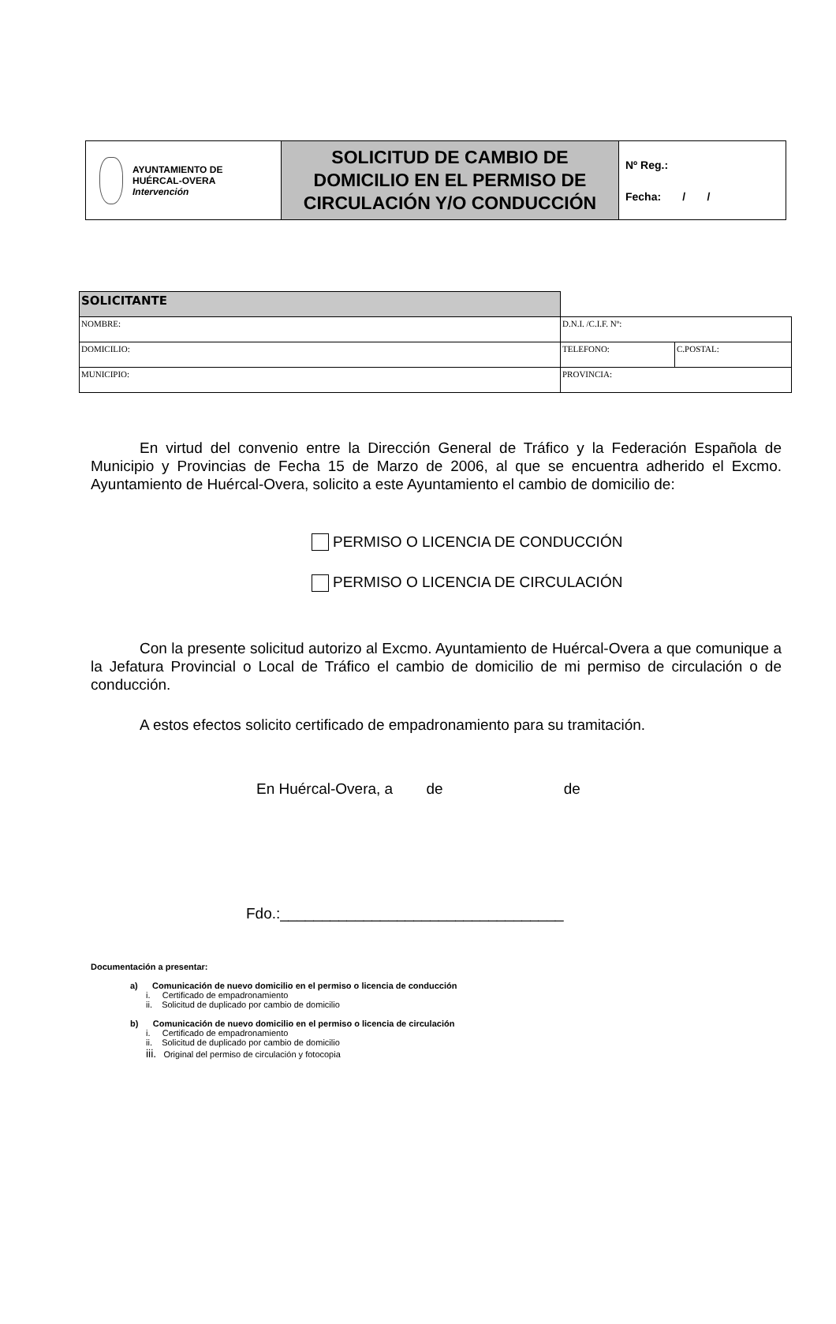| AYUNTAMIENTO DE HUÉRCAL-OVERA Intervención | SOLICITUD DE CAMBIO DE DOMICILIO EN EL PERMISO DE CIRCULACIÓN Y/O CONDUCCIÓN | Nº Reg.: Fecha: / / |
| SOLICITANTE | | |
| NOMBRE: | D.N.I. /C.I.F. Nº: | |
| DOMICILIO: | TELEFONO: | C.POSTAL: |
| MUNICIPIO: | PROVINCIA: | |
En virtud del convenio entre la Dirección General de Tráfico y la Federación Española de Municipio y Provincias de Fecha 15 de Marzo de 2006, al que se encuentra adherido el Excmo. Ayuntamiento de Huércal-Overa, solicito a este Ayuntamiento el cambio de domicilio de:
PERMISO O LICENCIA DE CONDUCCIÓN
PERMISO O LICENCIA DE CIRCULACIÓN
Con la presente solicitud autorizo al Excmo. Ayuntamiento de Huércal-Overa a que comunique a la Jefatura Provincial o Local de Tráfico el cambio de domicilio de mi permiso de circulación o de conducción.
A estos efectos solicito certificado de empadronamiento para su tramitación.
En Huércal-Overa, a de de
Fdo.:__________________________________
Documentación a presentar:
a) Comunicación de nuevo domicilio en el permiso o licencia de conducción
i. Certificado de empadronamiento
ii. Solicitud de duplicado por cambio de domicilio
b) Comunicación de nuevo domicilio en el permiso o licencia de circulación
i. Certificado de empadronamiento
ii. Solicitud de duplicado por cambio de domicilio
iii. Original del permiso de circulación y fotocopia